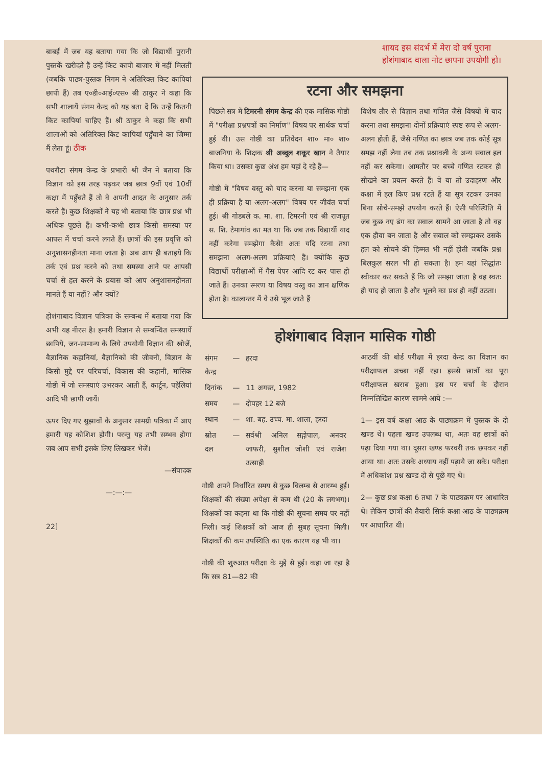शायद इस संदर्भ में मेरा दो वर्ष पुराना
होशंगाबाद वाला नोट छापना उपयोगी हो।
बाबई में जब यह बताया गया कि जो विद्यार्थी पुरानी पुस्तकें खरीदते हैं उन्हें किट कापी बाजार में नहीं मिलती (जबकि पाठ्य-पुस्तक निगम ने अतिरिक्त किट कापियां छापी हैं) तब ए०डी०आई०एस० श्री ठाकुर ने कहा कि सभी शालायें संगम केन्द्र को यह बता दें कि उन्हें कितनी किट कापियां चाहिए हैं। श्री ठाकुर ने कहा कि सभी शालाओं को अतिरिक्त किट कापियां पहुँचाने का जिम्मा मैं लेता हूं। ठीक
पथरौटा संगम केन्द्र के प्रभारी श्री जैन ने बताया कि विज्ञान को इस तरह पढ़कर जब छात्र 9वीं एवं 10वीं कक्षा में पहुँचते हैं तो वे अपनी आदत के अनुसार तर्क करते हैं। कुछ शिक्षकों ने यह भी बताया कि छात्र प्रश्न भी अधिक पूछते हैं। कभी-कभी छात्र किसी समस्या पर आपस में चर्चा करने लगते हैं। छात्रों की इस प्रवृत्ति को अनुशासनहीनता माना जाता है। अब आप ही बताइये कि तर्क एवं प्रश्न करने को तथा समस्या आने पर आपसी चर्चा से हल करने के प्रयास को आप अनुशासनहीनता मानते हैं या नहीं? और क्यों?
होशंगाबाद विज्ञान पत्रिका के सम्बन्ध में बताया गया कि अभी यह नीरस है। हमारी विज्ञान से सम्बन्धित समस्यायें छापिये, जन-सामान्य के लिये उपयोगी विज्ञान की खोजें, वैज्ञानिक कहानियां, वैज्ञानिकों की जीवनी, विज्ञान के किसी मुद्दे पर परिचर्चा, विकास की कहानी, मासिक गोष्ठी में जो समस्याएं उभरकर आती हैं, कार्टून, पहेलियां आदि भी छापी जायें।
ऊपर दिए गए सुझावों के अनुसार सामग्री पत्रिका में आए हमारी यह कोशिश होगी। परन्तु यह तभी सम्भव होगा जब आप सभी इसके लिए लिखकर भेजें।
—संपादक
—:—:—
22]
रटना और समझना
पिछले सत्र में टिमरनी संगम केन्द्र की एक मासिक गोष्ठी में "परीक्षा प्रश्नपत्रों का निर्माण" विषय पर सार्थक चर्चा हुई थी। उस गोष्ठी का प्रतिवेदन शा० मा० शा० बाजनिया के शिक्षक श्री अब्दुल शकूर खान ने तैयार किया था। उसका कुछ अंश हम यहां दे रहे हैं—
गोष्ठी में "विषय वस्तु को याद करना या समझना एक ही प्रक्रिया है या अलग-अलग" विषय पर जीवंत चर्चा हुई। श्री गोडबले क. मा. शा. टिमरनी एवं श्री राजपूत स. शि. टेमागांव का मत था कि जब तक विद्यार्थी याद नहीं करेगा समझेगा कैसे! अतः यदि रटना तथा समझना अलग-अलग प्रक्रियाएं हैं। क्योंकि कुछ विद्यार्थी परीक्षाओं में गैस पेपर आदि रट कर पास हो जाते हैं। उनका स्मरण या विषय वस्तु का ज्ञान क्षणिक होता है। कालान्तर में वे उसे भूल जाते हैं
विशेष तौर से विज्ञान तथा गणित जैसे विषयों में याद करना तथा समझना दोनों प्रक्रियाएं स्पष्ट रूप से अलग-अलग होती हैं, जैसे गणित का छात्र जब तक कोई सूत्र समझ नहीं लेगा तब तक प्रश्नावली के अन्य सवाल हल नहीं कर सकेगा। आमतौर पर बच्चे गणित रटकर ही सीखने का प्रयत्न करते हैं। वे या तो उदाहरण और कक्षा में हल किए प्रश्न रटते हैं या सूत्र रटकर उनका बिना सोचे-समझे उपयोग करते हैं। ऐसी परिस्थिति में जब कुछ नए ढंग का सवाल सामने आ जाता है तो वह एक हौवा बन जाता है और सवाल को समझकर उसके हल को सोचने की हिम्मत भी नहीं होती जबकि प्रश्न बिलकुल सरल भी हो सकता है। हम यहां सिद्धांतः स्वीकार कर सकते हैं कि जो समझा जाता है वह स्वतः ही याद हो जाता है और भूलने का प्रश्न ही नहीं उठता।
होशंगाबाद विज्ञान मासिक गोष्ठी
| संगम केन्द्र | — | हरदा |
| दिनांक | — | 11 अगस्त, 1982 |
| समय | — | दोपहर 12 बजे |
| स्थान | — | शा. बह. उच्च. मा. शाला, हरदा |
| स्रोत दल | — | सर्वश्री अनिल सद्गोपाल, अनवर जाफरी, सुशील जोशी एवं राजेश उत्साही |
गोष्ठी अपने निर्धारित समय से कुछ विलम्ब से आरम्भ हुई। शिक्षकों की संख्या अपेक्षा से कम थी (20 के लगभग)। शिक्षकों का कहना था कि गोष्ठी की सूचना समय पर नहीं मिली। कई शिक्षकों को आज ही सुबह सूचना मिली। शिक्षकों की कम उपस्थिति का एक कारण यह भी था।
गोष्ठी की शुरुआत परीक्षा के मुद्दे से हुई। कहा जा रहा है कि सत्र 81—82 की
आठवीं की बोर्ड परीक्षा में हरदा केन्द्र का विज्ञान का परीक्षाफल अच्छा नहीं रहा। इससे छात्रों का पूरा परीक्षाफल खराब हुआ। इस पर चर्चा के दौरान निम्नलिखित कारण सामने आये :—
1— इस वर्ष कक्षा आठ के पाठ्यक्रम में पुस्तक के दो खण्ड थे। पहला खण्ड उपलब्ध था, अतः वह छात्रों को पढ़ा दिया गया था। दूसरा खण्ड फरवरी तक छपकर नहीं आया था। अतः उसके अध्याय नहीं पढ़ाये जा सके। परीक्षा में अधिकांश प्रश्न खण्ड दो से पूछे गए थे।
2— कुछ प्रश्न कक्षा 6 तथा 7 के पाठ्यक्रम पर आधारित थे। लेकिन छात्रों की तैयारी सिर्फ कक्षा आठ के पाठ्यक्रम पर आधारित थी।